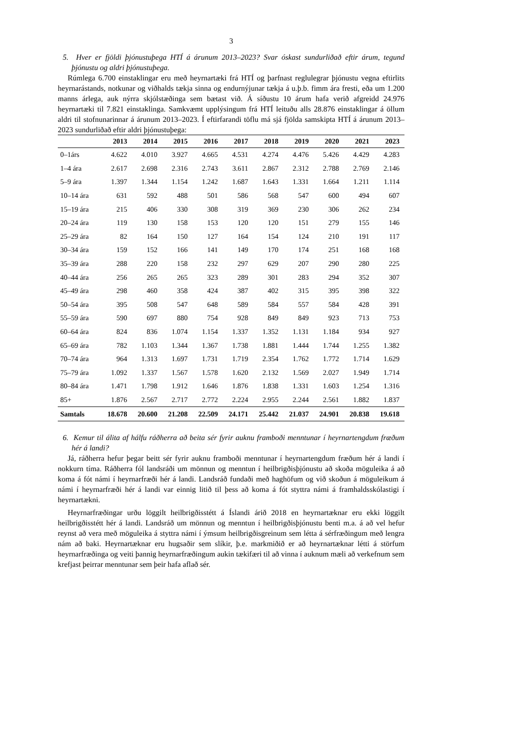3
5. Hver er fjöldi þjónustuþega HTÍ á árunum 2013–2023? Svar óskast sundurliðað eftir árum, tegund þjónustu og aldri þjónustuþega.
Rúmlega 6.700 einstaklingar eru með heyrnartæki frá HTÍ og þarfnast reglulegrar þjónustu vegna eftirlits heyrnarástands, notkunar og viðhalds tækja sinna og endurnýjunar tækja á u.þ.b. fimm ára fresti, eða um 1.200 manns árlega, auk nýrra skjólstæðinga sem bætast við. Á síðustu 10 árum hafa verið afgreidd 24.976 heyrnartæki til 7.821 einstaklinga. Samkvæmt upplýsingum frá HTÍ leituðu alls 28.876 einstaklingar á öllum aldri til stofnunarinnar á árunum 2013–2023. Í eftirfarandi töflu má sjá fjölda samskipta HTÍ á árunum 2013–2023 sundurliðað eftir aldri þjónustuþega:
| | 2013 | 2014 | 2015 | 2016 | 2017 | 2018 | 2019 | 2020 | 2021 | 2023 |
| --- | --- | --- | --- | --- | --- | --- | --- | --- | --- | --- |
| 0–1árs | 4.622 | 4.010 | 3.927 | 4.665 | 4.531 | 4.274 | 4.476 | 5.426 | 4.429 | 4.283 |
| 1–4 ára | 2.617 | 2.698 | 2.316 | 2.743 | 3.611 | 2.867 | 2.312 | 2.788 | 2.769 | 2.146 |
| 5–9 ára | 1.397 | 1.344 | 1.154 | 1.242 | 1.687 | 1.643 | 1.331 | 1.664 | 1.211 | 1.114 |
| 10–14 ára | 631 | 592 | 488 | 501 | 586 | 568 | 547 | 600 | 494 | 607 |
| 15–19 ára | 215 | 406 | 330 | 308 | 319 | 369 | 230 | 306 | 262 | 234 |
| 20–24 ára | 119 | 130 | 158 | 153 | 120 | 120 | 151 | 279 | 155 | 146 |
| 25–29 ára | 82 | 164 | 150 | 127 | 164 | 154 | 124 | 210 | 191 | 117 |
| 30–34 ára | 159 | 152 | 166 | 141 | 149 | 170 | 174 | 251 | 168 | 168 |
| 35–39 ára | 288 | 220 | 158 | 232 | 297 | 629 | 207 | 290 | 280 | 225 |
| 40–44 ára | 256 | 265 | 265 | 323 | 289 | 301 | 283 | 294 | 352 | 307 |
| 45–49 ára | 298 | 460 | 358 | 424 | 387 | 402 | 315 | 395 | 398 | 322 |
| 50–54 ára | 395 | 508 | 547 | 648 | 589 | 584 | 557 | 584 | 428 | 391 |
| 55–59 ára | 590 | 697 | 880 | 754 | 928 | 849 | 849 | 923 | 713 | 753 |
| 60–64 ára | 824 | 836 | 1.074 | 1.154 | 1.337 | 1.352 | 1.131 | 1.184 | 934 | 927 |
| 65–69 ára | 782 | 1.103 | 1.344 | 1.367 | 1.738 | 1.881 | 1.444 | 1.744 | 1.255 | 1.382 |
| 70–74 ára | 964 | 1.313 | 1.697 | 1.731 | 1.719 | 2.354 | 1.762 | 1.772 | 1.714 | 1.629 |
| 75–79 ára | 1.092 | 1.337 | 1.567 | 1.578 | 1.620 | 2.132 | 1.569 | 2.027 | 1.949 | 1.714 |
| 80–84 ára | 1.471 | 1.798 | 1.912 | 1.646 | 1.876 | 1.838 | 1.331 | 1.603 | 1.254 | 1.316 |
| 85+ | 1.876 | 2.567 | 2.717 | 2.772 | 2.224 | 2.955 | 2.244 | 2.561 | 1.882 | 1.837 |
| Samtals | 18.678 | 20.600 | 21.208 | 22.509 | 24.171 | 25.442 | 21.037 | 24.901 | 20.838 | 19.618 |
6. Kemur til álita af hálfu ráðherra að beita sér fyrir auknu framboði menntunar í heyrnartengdum fræðum hér á landi?
Já, ráðherra hefur þegar beitt sér fyrir auknu framboði menntunar í heyrnartengdum fræðum hér á landi í nokkurn tíma. Ráðherra fól landsráði um mönnun og menntun í heilbrigðisþjónustu að skoða möguleika á að koma á fót námi í heyrnarfræði hér á landi. Landsráð fundaði með haghöfum og við skoðun á möguleikum á námi í heyrnarfræði hér á landi var einnig litið til þess að koma á fót styttra námi á framhaldsskólastigi í heyrnartækni.
Heyrnarfræðingar urðu löggilt heilbrigðisstétt á Íslandi árið 2018 en heyrnartæknar eru ekki löggilt heilbrigðisstétt hér á landi. Landsráð um mönnun og menntun í heilbrigðisþjónustu benti m.a. á að vel hefur reynst að vera með möguleika á styttra námi í ýmsum heilbrigðisgreinum sem létta á sérfræðingum með lengra nám að baki. Heyrnartæknar eru hugsaðir sem slíkir, þ.e. markmiðið er að heyrnartæknar létti á störfum heyrnarfræðinga og veiti þannig heyrnarfræðingum aukin tækifæri til að vinna í auknum mæli að verkefnum sem krefjast þeirrar menntunar sem þeir hafa aflað sér.